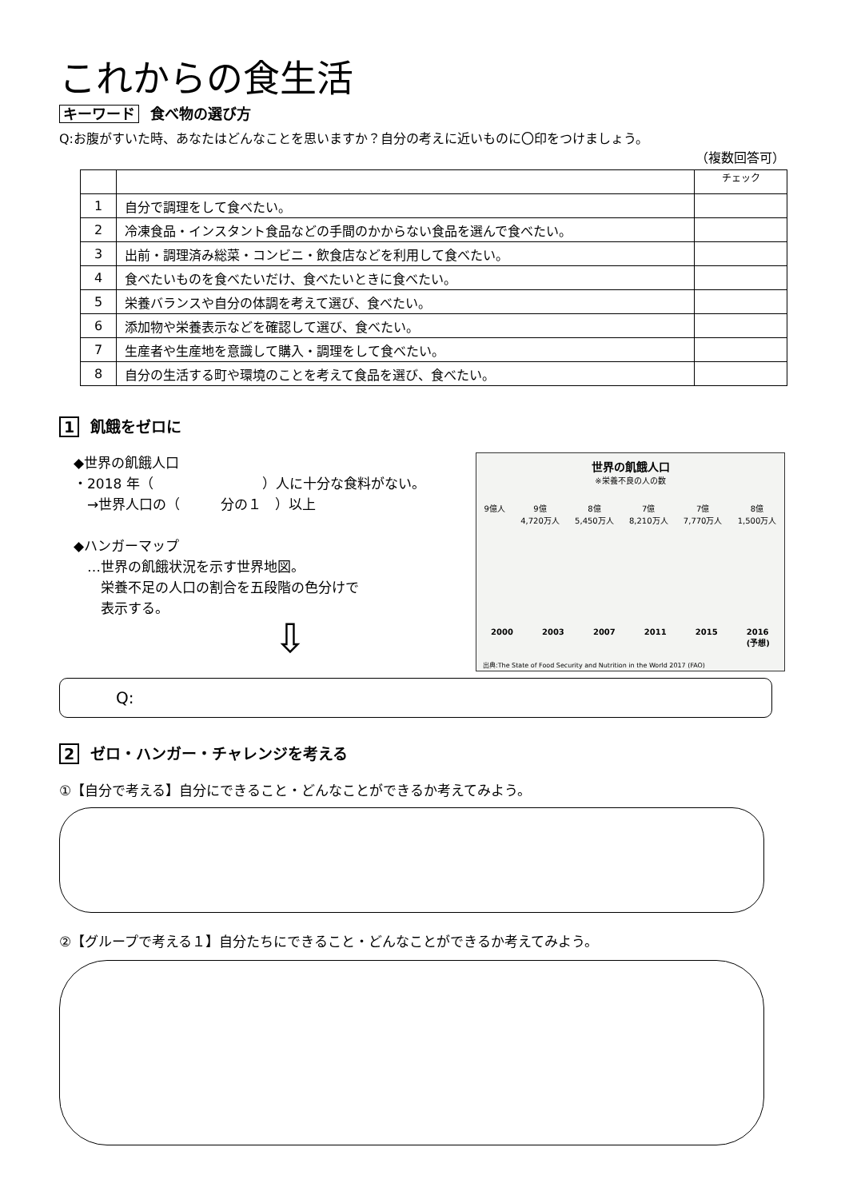これからの食生活
キーワード 食べ物の選び方
Q:お腹がすいた時、あなたはどんなことを思いますか？自分の考えに近いものに〇印をつけましょう。
（複数回答可）
| | | チェック |
| 1 | 自分で調理をして食べたい。 | |
| 2 | 冷凍食品・インスタント食品などの手間のかからない食品を選んで食べたい。 | |
| 3 | 出前・調理済み総菜・コンビニ・飲食店などを利用して食べたい。 | |
| 4 | 食べたいものを食べたいだけ、食べたいときに食べたい。 | |
| 5 | 栄養バランスや自分の体調を考えて選び、食べたい。 | |
| 6 | 添加物や栄養表示などを確認して選び、食べたい。 | |
| 7 | 生産者や生産地を意識して購入・調理をして食べたい。 | |
| 8 | 自分の生活する町や環境のことを考えて食品を選び、食べたい。 | |
1 飢餓をゼロに
◆世界の飢餓人口
・2018 年（　　　　　　　　）人に十分な食料がない。
　→世界人口の（　　　分の１　）以上
◆ハンガーマップ
　…世界の飢餓状況を示す世界地図。
　　栄養不足の人口の割合を五段階の色分けで
　　表示する。
⇩
世界の飢餓人口
※栄養不良の人の数
9億人 9億
4,720万人 8億
5,450万人 7億
8,210万人 7億
7,770万人 8億
1,500万人
2000 2003 2007 2011 2015 2016
(予想)
出典:The State of Food Security and Nutrition in the World 2017 (FAO)
Q:
2 ゼロ・ハンガー・チャレンジを考える
①【自分で考える】自分にできること・どんなことができるか考えてみよう。
②【グループで考える１】自分たちにできること・どんなことができるか考えてみよう。